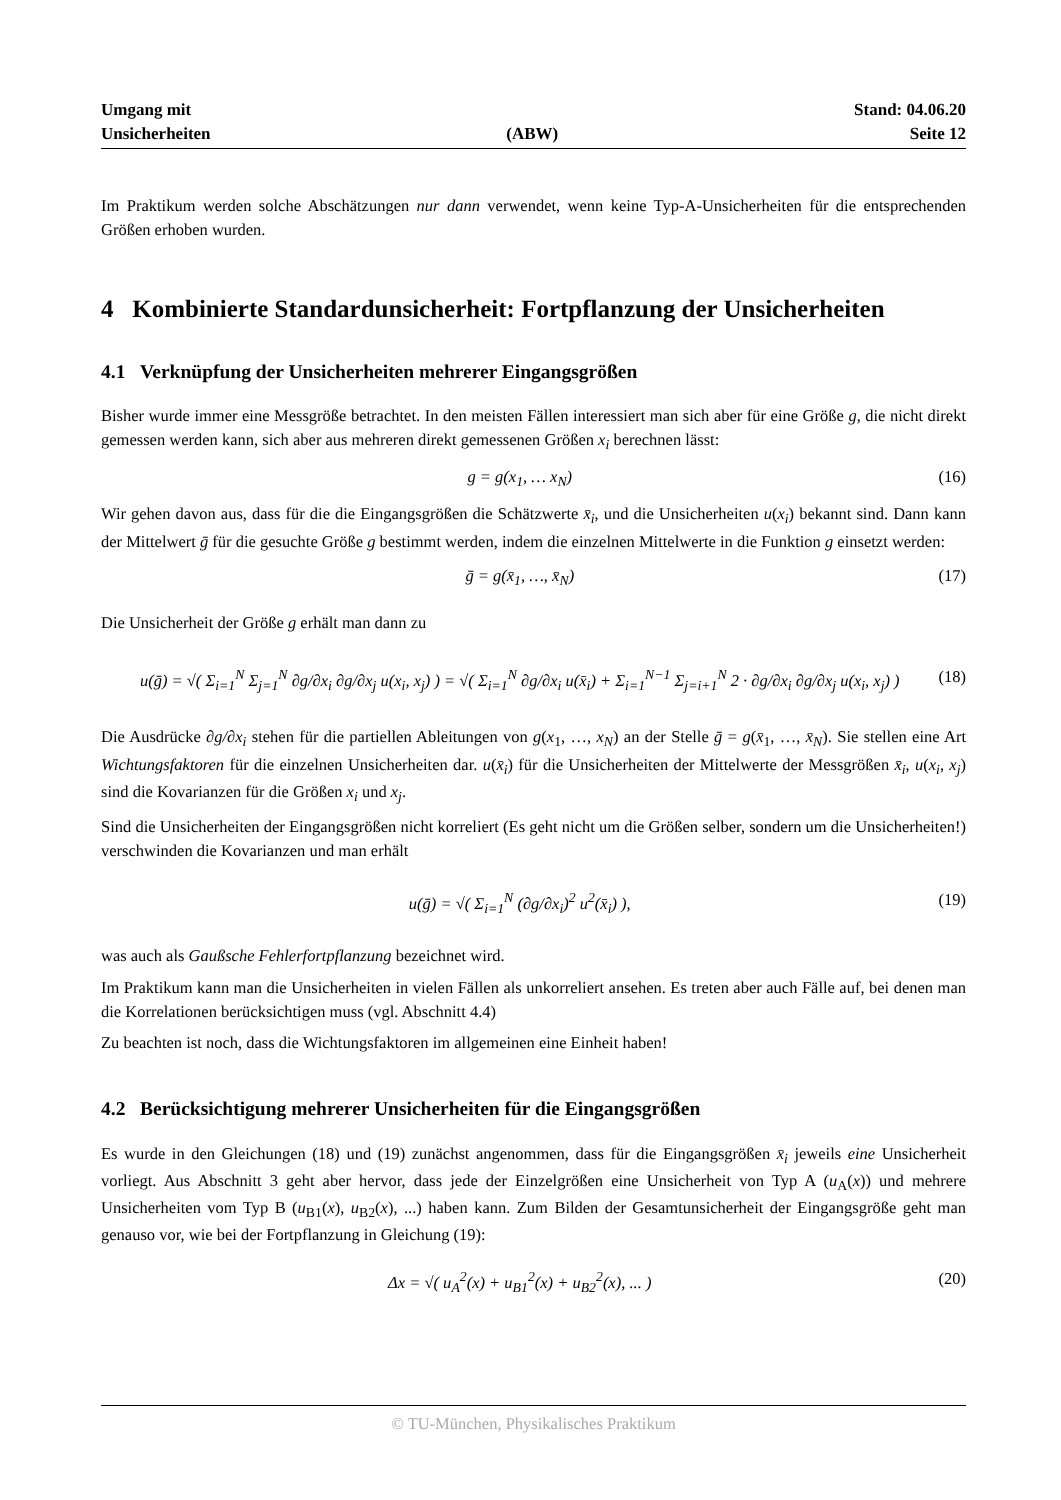Umgang mit
Unsicherheiten
(ABW)
Stand: 04.06.20
Seite 12
Im Praktikum werden solche Abschätzungen nur dann verwendet, wenn keine Typ-A-Unsicherheiten für die entsprechenden Größen erhoben wurden.
4 Kombinierte Standardunsicherheit: Fortpflanzung der Unsicherheiten
4.1 Verknüpfung der Unsicherheiten mehrerer Eingangsgrößen
Bisher wurde immer eine Messgröße betrachtet. In den meisten Fällen interessiert man sich aber für eine Größe g, die nicht direkt gemessen werden kann, sich aber aus mehreren direkt gemessenen Größen x<sub>i</sub> berechnen lässt:
g = g(x<sub>1</sub>, … x<sub>N</sub>) (16)
Wir gehen davon aus, dass für die die Eingangsgrößen die Schätzwerte x̄<sub>i</sub>, und die Unsicherheiten u(x<sub>i</sub>) bekannt sind. Dann kann der Mittelwert ḡ für die gesuchte Größe g bestimmt werden, indem die einzelnen Mittelwerte in die Funktion g einsetzt werden:
ḡ = g(x̄<sub>1</sub>, …, x̄<sub>N</sub>) (17)
Die Unsicherheit der Größe g erhält man dann zu
u(ḡ) = √( Σ<sub>i=1</sub><sup>N</sup> Σ<sub>j=1</sub><sup>N</sup> ∂g/∂x<sub>i</sub> ∂g/∂x<sub>j</sub> u(x<sub>i</sub>, x<sub>j</sub>) ) = √( Σ<sub>i=1</sub><sup>N</sup> ∂g/∂x<sub>i</sub> u(x̄<sub>i</sub>) + Σ<sub>i=1</sub><sup>N−1</sup> Σ<sub>j=i+1</sub><sup>N</sup> 2 · ∂g/∂x<sub>i</sub> ∂g/∂x<sub>j</sub> u(x<sub>i</sub>, x<sub>j</sub>) ) (18)
Die Ausdrücke ∂g/∂x<sub>i</sub> stehen für die partiellen Ableitungen von g(x<sub>1</sub>, …, x<sub>N</sub>) an der Stelle ḡ = g(x̄<sub>1</sub>, …, x̄<sub>N</sub>). Sie stellen eine Art Wichtungsfaktoren für die einzelnen Unsicherheiten dar. u(x̄<sub>i</sub>) für die Unsicherheiten der Mittelwerte der Messgrößen x̄<sub>i</sub>, u(x<sub>i</sub>, x<sub>j</sub>) sind die Kovarianzen für die Größen x<sub>i</sub> und x<sub>j</sub>.
Sind die Unsicherheiten der Eingangsgrößen nicht korreliert (Es geht nicht um die Größen selber, sondern um die Unsicherheiten!) verschwinden die Kovarianzen und man erhält
u(ḡ) = √( Σ<sub>i=1</sub><sup>N</sup> (∂g/∂x<sub>i</sub>)<sup>2</sup> u<sup>2</sup>(x̄<sub>i</sub>) ), (19)
was auch als Gaußsche Fehlerfortpflanzung bezeichnet wird.
Im Praktikum kann man die Unsicherheiten in vielen Fällen als unkorreliert ansehen. Es treten aber auch Fälle auf, bei denen man die Korrelationen berücksichtigen muss (vgl. Abschnitt 4.4)
Zu beachten ist noch, dass die Wichtungsfaktoren im allgemeinen eine Einheit haben!
4.2 Berücksichtigung mehrerer Unsicherheiten für die Eingangsgrößen
Es wurde in den Gleichungen (18) und (19) zunächst angenommen, dass für die Eingangsgrößen x̄<sub>i</sub> jeweils eine Unsicherheit vorliegt. Aus Abschnitt 3 geht aber hervor, dass jede der Einzelgrößen eine Unsicherheit von Typ A (u<sub>A</sub>(x)) und mehrere Unsicherheiten vom Typ B (u<sub>B1</sub>(x), u<sub>B2</sub>(x), ...) haben kann. Zum Bilden der Gesamtunsicherheit der Eingangsgröße geht man genauso vor, wie bei der Fortpflanzung in Gleichung (19):
Δx = √( u<sub>A</sub><sup>2</sup>(x) + u<sub>B1</sub><sup>2</sup>(x) + u<sub>B2</sub><sup>2</sup>(x), ... ) (20)
© TU-München, Physikalisches Praktikum